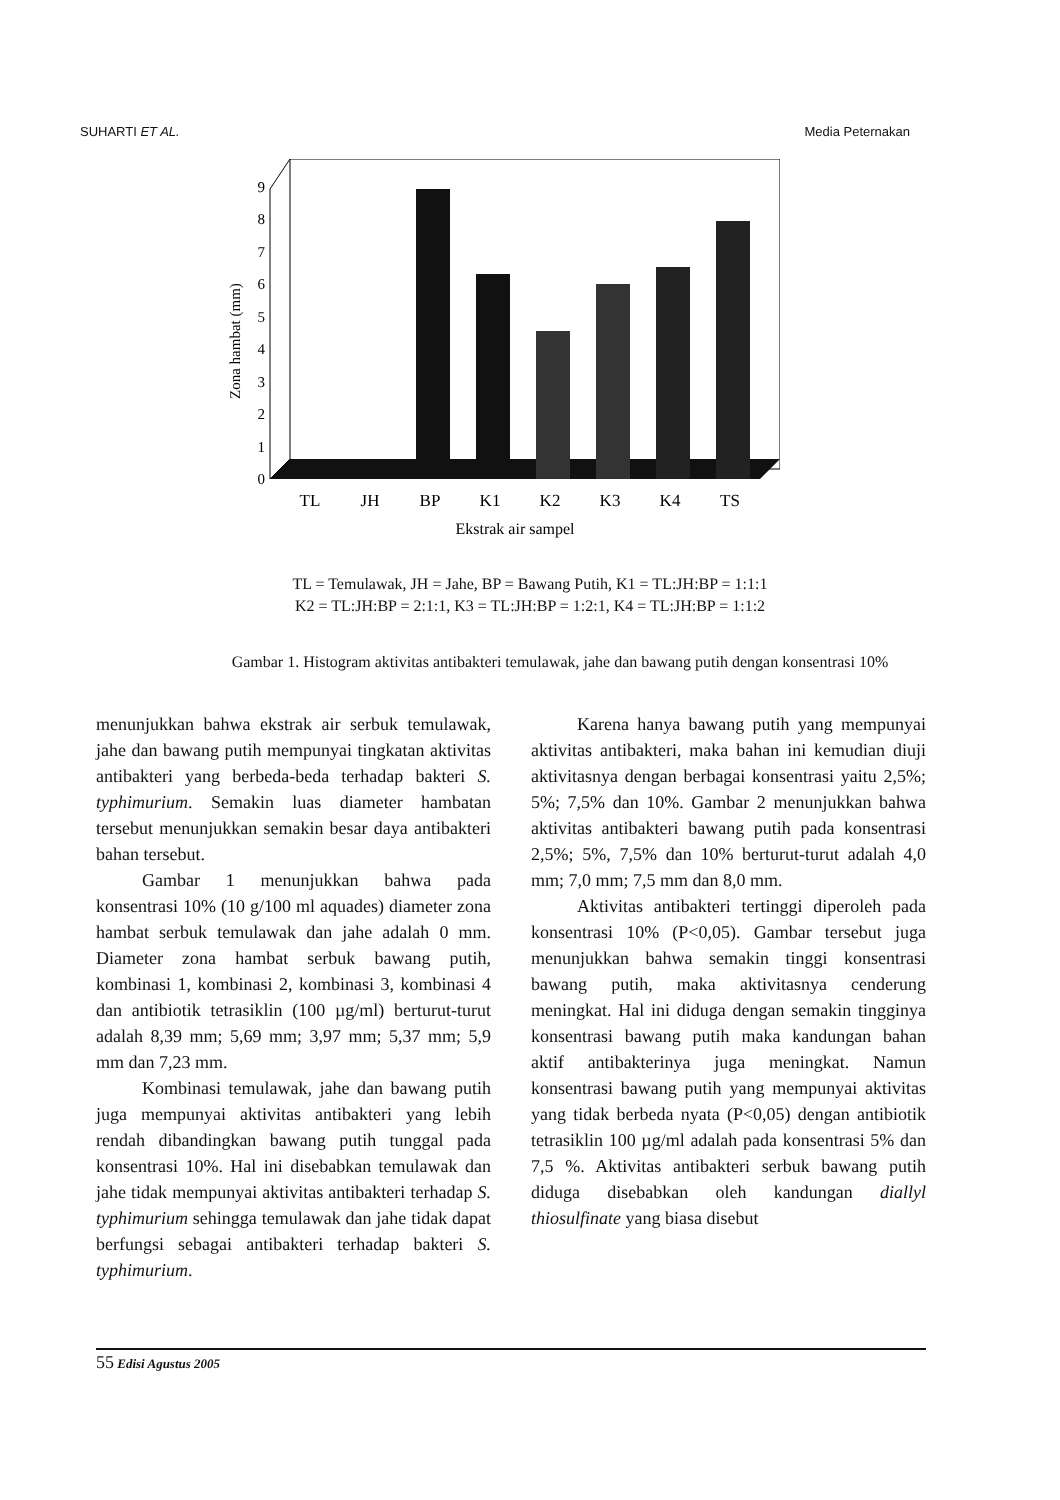SUHARTI ET AL. Media Peternakan
0
1
2
3
4
5
6
7
8
9
Zona hambat (mm)
TL
JH
BP
K1
K2
K3
K4
TS
Ekstrak air sampel
TL = Temulawak, JH = Jahe, BP = Bawang Putih, K1 = TL:JH:BP = 1:1:1
K2 = TL:JH:BP = 2:1:1, K3 = TL:JH:BP = 1:2:1, K4 = TL:JH:BP = 1:1:2
Gambar 1. Histogram aktivitas antibakteri temulawak, jahe dan bawang putih dengan konsentrasi 10%
menunjukkan bahwa ekstrak air serbuk temulawak, jahe dan bawang putih mempunyai tingkatan aktivitas antibakteri yang berbeda-beda terhadap bakteri S. typhimurium. Semakin luas diameter hambatan tersebut menunjukkan semakin besar daya antibakteri bahan tersebut.
Gambar 1 menunjukkan bahwa pada konsentrasi 10% (10 g/100 ml aquades) diameter zona hambat serbuk temulawak dan jahe adalah 0 mm. Diameter zona hambat serbuk bawang putih, kombinasi 1, kombinasi 2, kombinasi 3, kombinasi 4 dan antibiotik tetrasiklin (100 µg/ml) berturut-turut adalah 8,39 mm; 5,69 mm; 3,97 mm; 5,37 mm; 5,9 mm dan 7,23 mm.
Kombinasi temulawak, jahe dan bawang putih juga mempunyai aktivitas antibakteri yang lebih rendah dibandingkan bawang putih tunggal pada konsentrasi 10%. Hal ini disebabkan temulawak dan jahe tidak mempunyai aktivitas antibakteri terhadap S. typhimurium sehingga temulawak dan jahe tidak dapat berfungsi sebagai antibakteri terhadap bakteri S. typhimurium.
Karena hanya bawang putih yang mempunyai aktivitas antibakteri, maka bahan ini kemudian diuji aktivitasnya dengan berbagai konsentrasi yaitu 2,5%; 5%; 7,5% dan 10%. Gambar 2 menunjukkan bahwa aktivitas antibakteri bawang putih pada konsentrasi 2,5%; 5%, 7,5% dan 10% berturut-turut adalah 4,0 mm; 7,0 mm; 7,5 mm dan 8,0 mm.
Aktivitas antibakteri tertinggi diperoleh pada konsentrasi 10% (P<0,05). Gambar tersebut juga menunjukkan bahwa semakin tinggi konsentrasi bawang putih, maka aktivitasnya cenderung meningkat. Hal ini diduga dengan semakin tingginya konsentrasi bawang putih maka kandungan bahan aktif antibakterinya juga meningkat. Namun konsentrasi bawang putih yang mempunyai aktivitas yang tidak berbeda nyata (P<0,05) dengan antibiotik tetrasiklin 100 µg/ml adalah pada konsentrasi 5% dan 7,5 %. Aktivitas antibakteri serbuk bawang putih diduga disebabkan oleh kandungan diallyl thiosulfinate yang biasa disebut
55 Edisi Agustus 2005